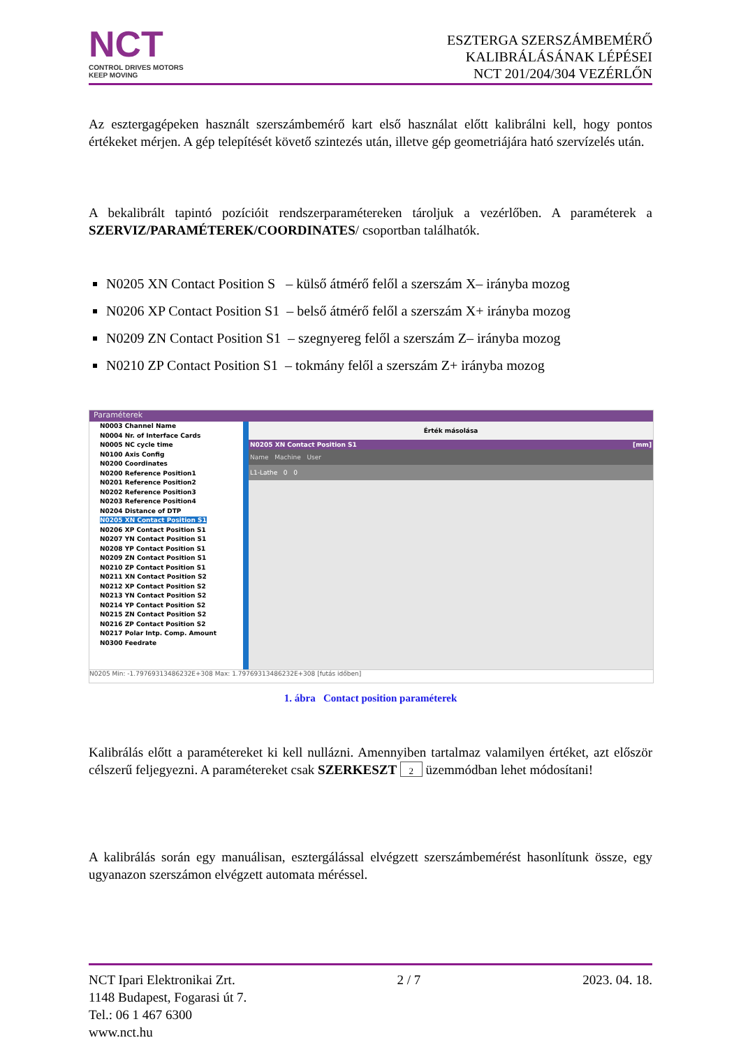NCT
CONTROL DRIVES MOTORS
KEEP MOVING
ESZTERGA SZERSZÁMBEMÉRŐ
KALIBRÁLÁSÁNAK LÉPÉSEI
NCT 201/204/304 VEZÉRLŐN
Az esztergagépeken használt szerszámbemérő kart első használat előtt kalibrálni kell, hogy pontos értékeket mérjen. A gép telepítését követő szintezés után, illetve gép geometriájára ható szervízelés után.
A bekalibrált tapintó pozícióit rendszerparamétereken tároljuk a vezérlőben. A paraméterek a SZERVIZ/PARAMÉTEREK/COORDINATES/ csoportban találhatók.
N0205 XN Contact Position S – külső átmérő felől a szerszám X– irányba mozog
N0206 XP Contact Position S1 – belső átmérő felől a szerszám X+ irányba mozog
N0209 ZN Contact Position S1 – szegnyereg felől a szerszám Z– irányba mozog
N0210 ZP Contact Position S1 – tokmány felől a szerszám Z+ irányba mozog
Paraméterek
N0003 Channel Name
N0004 Nr. of Interface Cards
N0005 NC cycle time
N0100 Axis Config
N0200 Coordinates
N0200 Reference Position1
N0201 Reference Position2
N0202 Reference Position3
N0203 Reference Position4
N0204 Distance of DTP
N0205 XN Contact Position S1
N0206 XP Contact Position S1
N0207 YN Contact Position S1
N0208 YP Contact Position S1
N0209 ZN Contact Position S1
N0210 ZP Contact Position S1
N0211 XN Contact Position S2
N0212 XP Contact Position S2
N0213 YN Contact Position S2
N0214 YP Contact Position S2
N0215 ZN Contact Position S2
N0216 ZP Contact Position S2
N0217 Polar Intp. Comp. Amount
N0300 Feedrate
Érték másolása
N0205 XN Contact Position S1 [mm]
Name Machine User
L1-Lathe 0 0
N0205 Min: -1.79769313486232E+308 Max: 1.79769313486232E+308 [futás időben]
1. ábra Contact position paraméterek
Kalibrálás előtt a paramétereket ki kell nullázni. Amennyiben tartalmaz valamilyen értéket, azt először célszerű feljegyezni. A paramétereket csak SZERKESZT 2 üzemmódban lehet módosítani!
A kalibrálás során egy manuálisan, esztergálással elvégzett szerszámbemérést hasonlítunk össze, egy ugyanazon szerszámon elvégzett automata méréssel.
NCT Ipari Elektronikai Zrt. 2 / 7 2023. 04. 18.
1148 Budapest, Fogarasi út 7.
Tel.: 06 1 467 6300
www.nct.hu